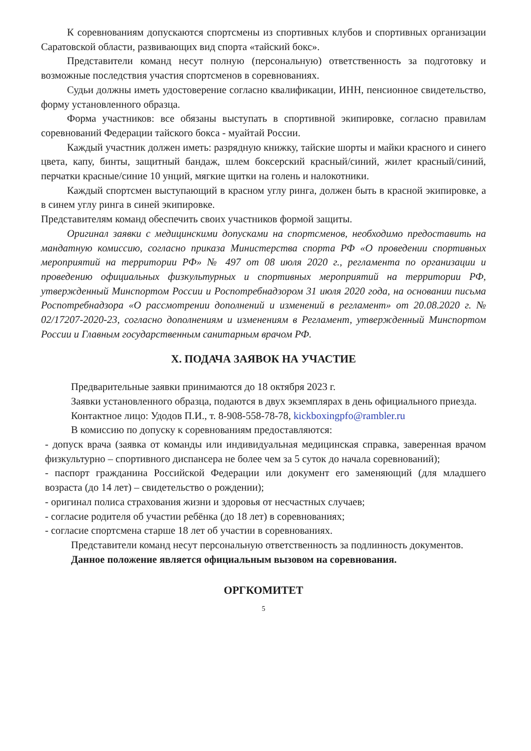К соревнованиям допускаются спортсмены из спортивных клубов и спортивных организации Саратовской области, развивающих вид спорта «тайский бокс».
Представители команд несут полную (персональную) ответственность за подготовку и возможные последствия участия спортсменов в соревнованиях.
Судьи должны иметь удостоверение согласно квалификации, ИНН, пенсионное свидетельство, форму установленного образца.
Форма участников: все обязаны выступать в спортивной экипировке, согласно правилам соревнований Федерации тайского бокса - муайтай России.
Каждый участник должен иметь: разрядную книжку, тайские шорты и майки красного и синего цвета, капу, бинты, защитный бандаж, шлем боксерский красный/синий, жилет красный/синий, перчатки красные/синие 10 унций, мягкие щитки на голень и налокотники.
Каждый спортсмен выступающий в красном углу ринга, должен быть в красной экипировке, а в синем углу ринга в синей экипировке.
Представителям команд обеспечить своих участников формой защиты.
Оригинал заявки с медицинскими допусками на спортсменов, необходимо предоставить на мандатную комиссию, согласно приказа Министерства спорта РФ «О проведении спортивных мероприятий на территории РФ» № 497 от 08 июля 2020 г., регламента по организации и проведению официальных физкультурных и спортивных мероприятий на территории РФ, утвержденный Минспортом России и Роспотребнадзором 31 июля 2020 года, на основании письма Роспотребнадзора «О рассмотрении дополнений и изменений в регламент» от 20.08.2020 г. № 02/17207-2020-23, согласно дополнениям и изменениям в Регламент, утвержденный Минспортом России и Главным государственным санитарным врачом РФ.
X. ПОДАЧА ЗАЯВОК НА УЧАСТИЕ
Предварительные заявки принимаются до 18 октября 2023 г.
Заявки установленного образца, подаются в двух экземплярах в день официального приезда.
Контактное лицо: Удодов П.И., т. 8-908-558-78-78, kickboxingpfo@rambler.ru
В комиссию по допуску к соревнованиям предоставляются:
- допуск врача (заявка от команды или индивидуальная медицинская справка, заверенная врачом физкультурно – спортивного диспансера не более чем за 5 суток до начала соревнований);
- паспорт гражданина Российской Федерации или документ его заменяющий (для младшего возраста (до 14 лет) – свидетельство о рождении);
- оригинал полиса страхования жизни и здоровья от несчастных случаев;
- согласие родителя об участии ребёнка (до 18 лет) в соревнованиях;
- согласие спортсмена старше 18 лет об участии в соревнованиях.
Представители команд несут персональную ответственность за подлинность документов.
Данное положение является официальным вызовом на соревнования.
ОРГКОМИТЕТ
5